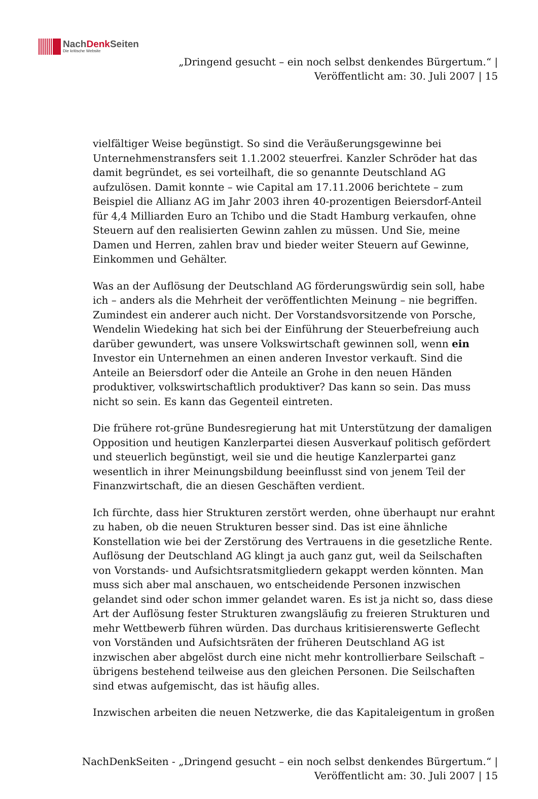NachDenk Seiten Die kritische Website
„Dringend gesucht – ein noch selbst denkendes Bürgertum.“ |
Veröffentlicht am: 30. Juli 2007 | 15
vielfältiger Weise begünstigt. So sind die Veräußerungsgewinne bei Unternehmenstransfers seit 1.1.2002 steuerfrei. Kanzler Schröder hat das damit begründet, es sei vorteilhaft, die so genannte Deutschland AG aufzulösen. Damit konnte – wie Capital am 17.11.2006 berichtete – zum Beispiel die Allianz AG im Jahr 2003 ihren 40-prozentigen Beiersdorf-Anteil für 4,4 Milliarden Euro an Tchibo und die Stadt Hamburg verkaufen, ohne Steuern auf den realisierten Gewinn zahlen zu müssen. Und Sie, meine Damen und Herren, zahlen brav und bieder weiter Steuern auf Gewinne, Einkommen und Gehälter.
Was an der Auflösung der Deutschland AG förderungswürdig sein soll, habe ich – anders als die Mehrheit der veröffentlichten Meinung – nie begriffen. Zumindest ein anderer auch nicht. Der Vorstandsvorsitzende von Porsche, Wendelin Wiedeking hat sich bei der Einführung der Steuerbefreiung auch darüber gewundert, was unsere Volkswirtschaft gewinnen soll, wenn ein Investor ein Unternehmen an einen anderen Investor verkauft. Sind die Anteile an Beiersdorf oder die Anteile an Grohe in den neuen Händen produktiver, volkswirtschaftlich produktiver? Das kann so sein. Das muss nicht so sein. Es kann das Gegenteil eintreten.
Die frühere rot-grüne Bundesregierung hat mit Unterstützung der damaligen Opposition und heutigen Kanzlerpartei diesen Ausverkauf politisch gefördert und steuerlich begünstigt, weil sie und die heutige Kanzlerpartei ganz wesentlich in ihrer Meinungsbildung beeinflusst sind von jenem Teil der Finanzwirtschaft, die an diesen Geschäften verdient.
Ich fürchte, dass hier Strukturen zerstört werden, ohne überhaupt nur erahnt zu haben, ob die neuen Strukturen besser sind. Das ist eine ähnliche Konstellation wie bei der Zerstörung des Vertrauens in die gesetzliche Rente.
Auflösung der Deutschland AG klingt ja auch ganz gut, weil da Seilschaften von Vorstands- und Aufsichtsratsmitgliedern gekappt werden könnten. Man muss sich aber mal anschauen, wo entscheidende Personen inzwischen gelandet sind oder schon immer gelandet waren. Es ist ja nicht so, dass diese Art der Auflösung fester Strukturen zwangsläufig zu freieren Strukturen und mehr Wettbewerb führen würden. Das durchaus kritisierenswerte Geflecht von Vorständen und Aufsichtsräten der früheren Deutschland AG ist inzwischen aber abgelöst durch eine nicht mehr kontrollierbare Seilschaft – übrigens bestehend teilweise aus den gleichen Personen. Die Seilschaften sind etwas aufgemischt, das ist häufig alles.
Inzwischen arbeiten die neuen Netzwerke, die das Kapitaleigentum in großen
NachDenkSeiten - „Dringend gesucht – ein noch selbst denkendes Bürgertum.“ |
Veröffentlicht am: 30. Juli 2007 | 15